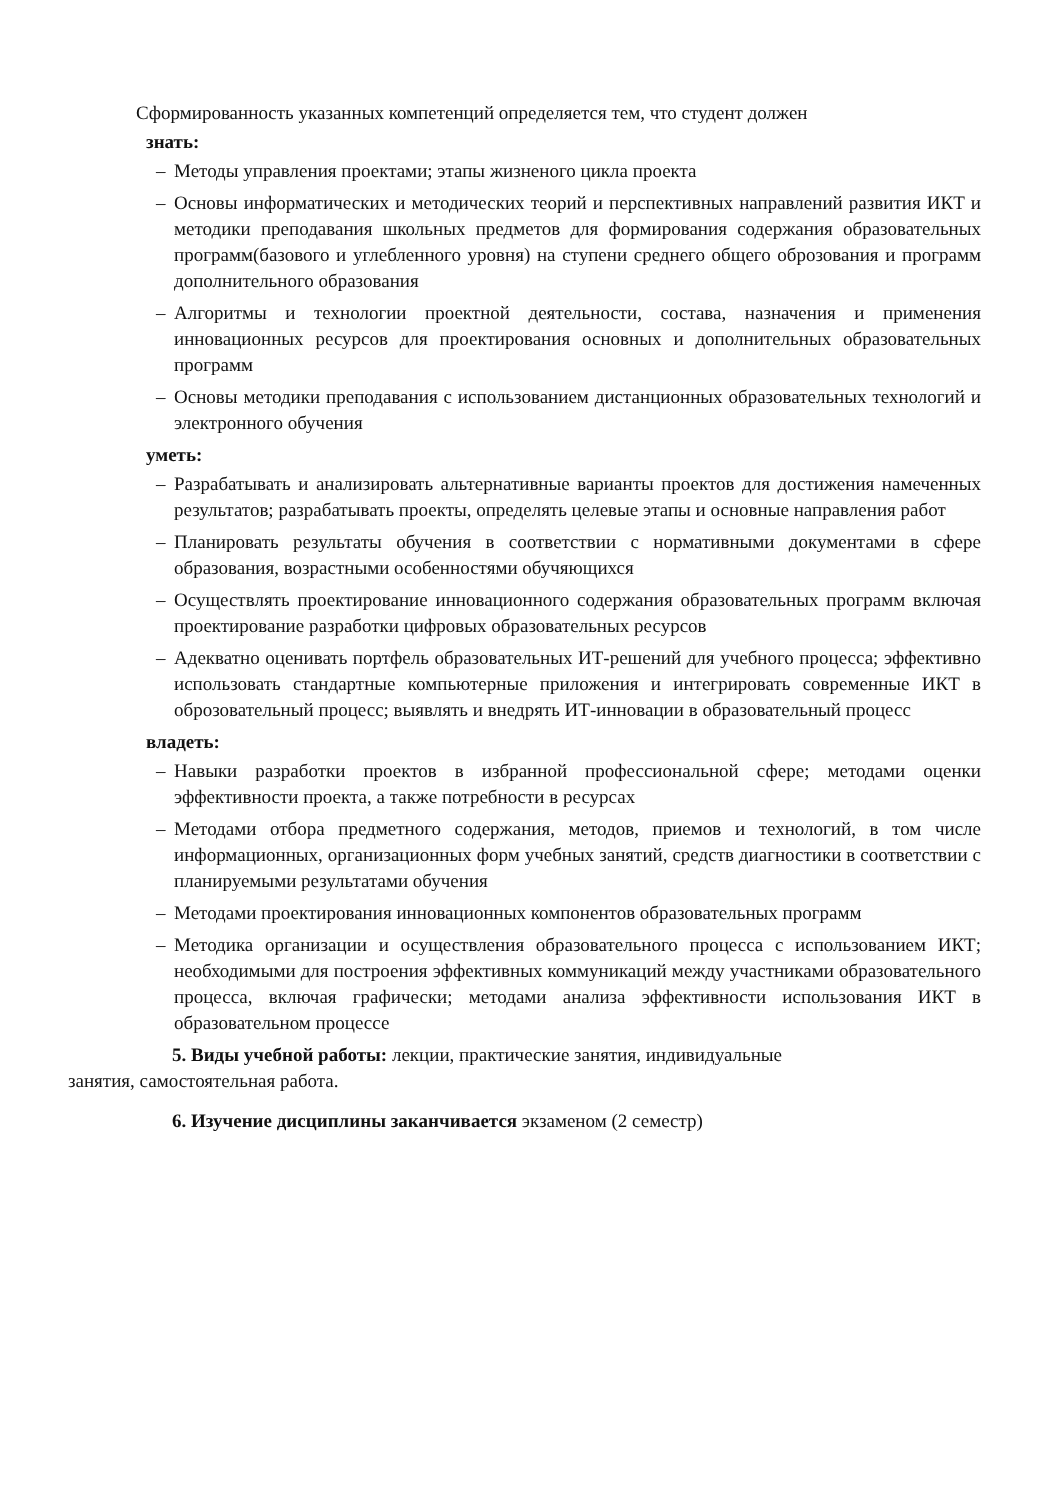Сформированность указанных компетенций определяется тем, что студент должен
знать:
– Методы управления проектами; этапы жизненого цикла проекта
– Основы информатических и методических теорий и перспективных направлений развития ИКТ и методики преподавания школьных предметов для формирования содержания образовательных программ(базового и углебленного уровня) на ступени среднего общего оброзования и программ дополнительного образования
– Алгоритмы и технологии проектной деятельности, состава, назначения и применения инновационных ресурсов для проектирования основных и дополнительных образовательных программ
– Основы методики преподавания с использованием дистанционных образовательных технологий и электронного обучения
уметь:
– Разрабатывать и анализировать альтернативные варианты проектов для достижения намеченных результатов; разрабатывать проекты, определять целевые этапы и основные направления работ
– Планировать результаты обучения в соответствии с нормативными документами в сфере образования, возрастными особенностями обучяющихся
– Осуществлять проектирование инновационного содержания образовательных программ включая проектирование разработки цифровых образовательных ресурсов
– Адекватно оценивать портфель образовательных ИТ-решений для учебного процесса; эффективно использовать стандартные компьютерные приложения и интегрировать современные ИКТ в оброзовательный процесс; выявлять и внедрять ИТ-инновации в образовательный процесс
владеть:
– Навыки разработки проектов в избранной профессиональной сфере; методами оценки эффективности проекта, а также потребности в ресурсах
– Методами отбора предметного содержания, методов, приемов и технологий, в том числе информационных, организационных форм учебных занятий, средств диагностики в соответствии с планируемыми результатами обучения
– Методами проектирования инновационных компонентов образовательных программ
– Методика организации и осуществления образовательного процесса с использованием ИКТ; необходимыми для построения эффективных коммуникаций между участниками образовательного процесса, включая графически; методами анализа эффективности использования ИКТ в образовательном процессе
5. Виды учебной работы: лекции, практические занятия, индивидуальные
занятия, самостоятельная работа.
6. Изучение дисциплины заканчивается экзаменом (2 семестр)